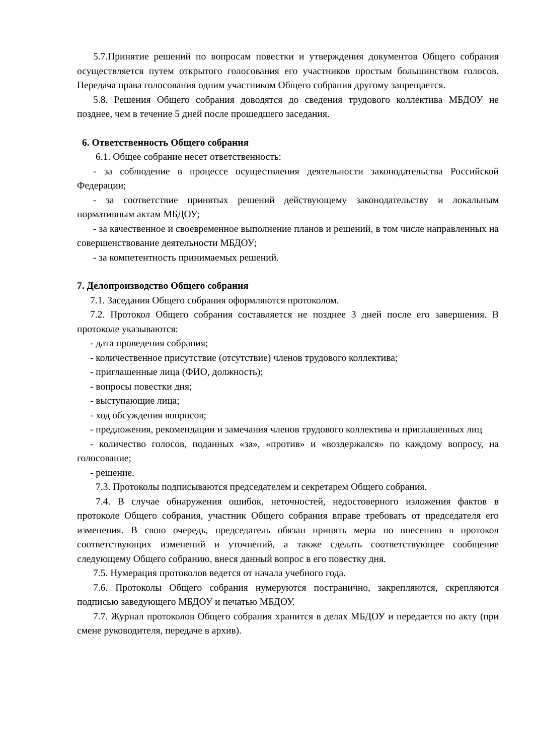5.7.Принятие решений по вопросам повестки и утверждения документов Общего собрания осуществляется путем открытого голосования его участников простым большинством голосов. Передача права голосования одним участником Общего собрания другому запрещается.
5.8. Решения Общего собрания доводятся до сведения трудового коллектива МБДОУ не позднее, чем в течение 5 дней после прошедшего заседания.
6. Ответственность Общего собрания
6.1. Общее собрание несет ответственность:
- за соблюдение в процессе осуществления деятельности законодательства Российской Федерации;
- за соответствие принятых решений действующему законодательству и локальным нормативным актам МБДОУ;
- за качественное и своевременное выполнение планов и решений, в том числе направленных на совершенствование деятельности МБДОУ;
- за компетентность принимаемых решений.
7. Делопроизводство Общего собрания
7.1. Заседания Общего собрания оформляются протоколом.
7.2. Протокол Общего собрания составляется не позднее 3 дней после его завершения. В протоколе указываются:
- дата проведения собрания;
- количественное присутствие (отсутствие) членов трудового коллектива;
- приглашенные лица (ФИО, должность);
- вопросы повестки дня;
- выступающие лица;
- ход обсуждения вопросов;
- предложения, рекомендации и замечания членов трудового коллектива и приглашенных лиц
- количество голосов, поданных «за», «против» и «воздержался» по каждому вопросу, на голосование;
- решение.
7.3. Протоколы подписываются председателем и секретарем Общего собрания.
7.4. В случае обнаружения ошибок, неточностей, недостоверного изложения фактов в протоколе Общего собрания, участник Общего собрания вправе требовать от председателя его изменения. В свою очередь, председатель обязан принять меры по внесению в протокол соответствующих изменений и уточнений, а также сделать соответствующее сообщение следующему Общего собранию, внеся данный вопрос в его повестку дня.
7.5. Нумерация протоколов ведется от начала учебного года.
7.6. Протоколы Общего собрания нумеруются постранично, закрепляются, скрепляются подписью заведующего МБДОУ и печатью МБДОУ.
7.7. Журнал протоколов Общего собрания хранится в делах МБДОУ и передается по акту (при смене руководителя, передаче в архив).